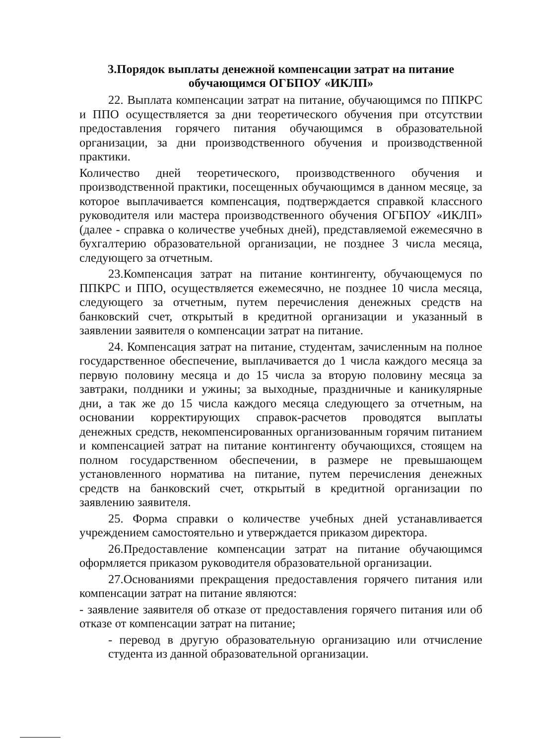3.Порядок выплаты денежной компенсации затрат на питание
обучающимся ОГБПОУ «ИКЛП»
22. Выплата компенсации затрат на питание, обучающимся по ППКРС и ППО осуществляется за дни теоретического обучения при отсутствии предоставления горячего питания обучающимся в образовательной организации, за дни производственного обучения и производственной практики.
Количество дней теоретического, производственного обучения и производственной практики, посещенных обучающимся в данном месяце, за которое выплачивается компенсация, подтверждается справкой классного руководителя или мастера производственного обучения ОГБПОУ «ИКЛП» (далее - справка о количестве учебных дней), представляемой ежемесячно в бухгалтерию образовательной организации, не позднее 3 числа месяца, следующего за отчетным.
23.Компенсация затрат на питание контингенту, обучающемуся по ППКРС и ППО, осуществляется ежемесячно, не позднее 10 числа месяца, следующего за отчетным, путем перечисления денежных средств на банковский счет, открытый в кредитной организации и указанный в заявлении заявителя о компенсации затрат на питание.
24. Компенсация затрат на питание, студентам, зачисленным на полное государственное обеспечение, выплачивается до 1 числа каждого месяца за первую половину месяца и до 15 числа за вторую половину месяца за завтраки, полдники и ужины; за выходные, праздничные и каникулярные дни, а так же до 15 числа каждого месяца следующего за отчетным, на основании корректирующих справок-расчетов проводятся выплаты денежных средств, некомпенсированных организованным горячим питанием и компенсацией затрат на питание контингенту обучающихся, стоящем на полном государственном обеспечении, в размере не превышающем установленного норматива на питание, путем перечисления денежных средств на банковский счет, открытый в кредитной организации по заявлению заявителя.
25. Форма справки о количестве учебных дней устанавливается учреждением самостоятельно и утверждается приказом директора.
26.Предоставление компенсации затрат на питание обучающимся оформляется приказом руководителя образовательной организации.
27.Основаниями прекращения предоставления горячего питания или компенсации затрат на питание являются:
- заявление заявителя об отказе от предоставления горячего питания или об отказе от компенсации затрат на питание;
- перевод в другую образовательную организацию или отчисление студента из данной образовательной организации.